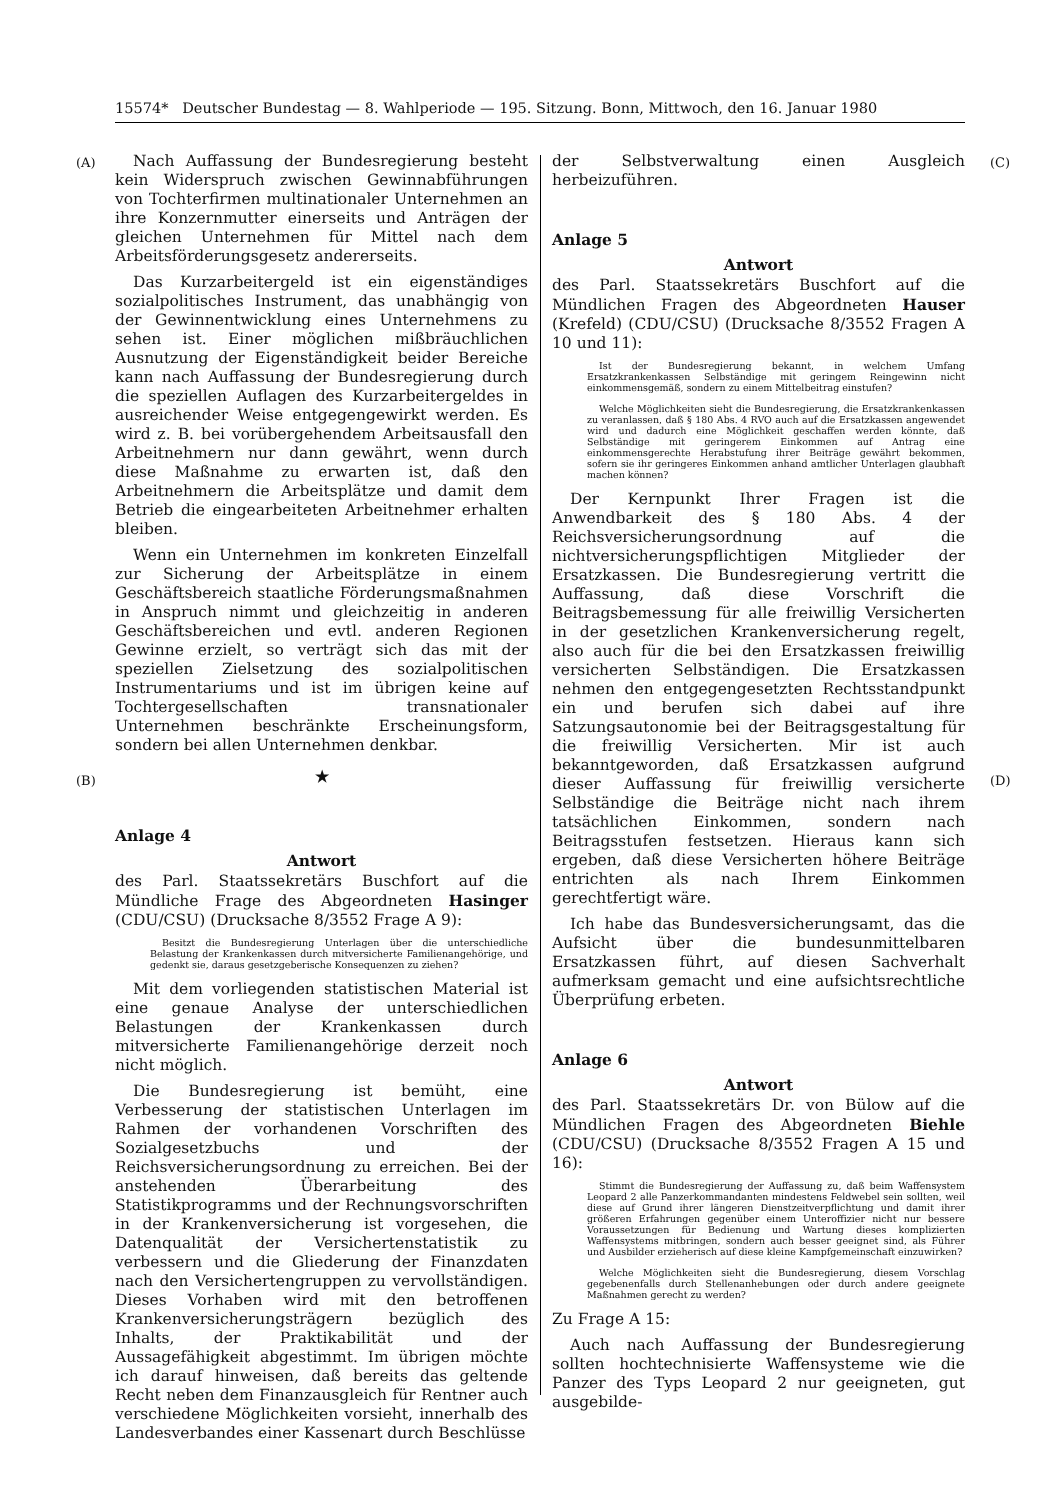15574* Deutscher Bundestag — 8. Wahlperiode — 195. Sitzung. Bonn, Mittwoch, den 16. Januar 1980
(A)
(B)
(C)
(D)
Nach Auffassung der Bundesregierung besteht kein Widerspruch zwischen Gewinnabführungen von Tochterfirmen multinationaler Unternehmen an ihre Konzernmutter einerseits und Anträgen der gleichen Unternehmen für Mittel nach dem Arbeitsförderungsgesetz andererseits.
Das Kurzarbeitergeld ist ein eigenständiges sozialpolitisches Instrument, das unabhängig von der Gewinnentwicklung eines Unternehmens zu sehen ist. Einer möglichen mißbräuchlichen Ausnutzung der Eigenständigkeit beider Bereiche kann nach Auffassung der Bundesregierung durch die speziellen Auflagen des Kurzarbeitergeldes in ausreichender Weise entgegengewirkt werden. Es wird z. B. bei vorübergehendem Arbeitsausfall den Arbeitnehmern nur dann gewährt, wenn durch diese Maßnahme zu erwarten ist, daß den Arbeitnehmern die Arbeitsplätze und damit dem Betrieb die eingearbeiteten Arbeitnehmer erhalten bleiben.
Wenn ein Unternehmen im konkreten Einzelfall zur Sicherung der Arbeitsplätze in einem Geschäftsbereich staatliche Förderungsmaßnahmen in Anspruch nimmt und gleichzeitig in anderen Geschäftsbereichen und evtl. anderen Regionen Gewinne erzielt, so verträgt sich das mit der speziellen Zielsetzung des sozialpolitischen Instrumentariums und ist im übrigen keine auf Tochtergesellschaften transnationaler Unternehmen beschränkte Erscheinungsform, sondern bei allen Unternehmen denkbar.
★
Anlage 4
Antwort
des Parl. Staatssekretärs Buschfort auf die Mündliche Frage des Abgeordneten Hasinger (CDU/CSU) (Drucksache 8/3552 Frage A 9):
Besitzt die Bundesregierung Unterlagen über die unterschiedliche Belastung der Krankenkassen durch mitversicherte Familienangehörige, und gedenkt sie, daraus gesetzgeberische Konsequenzen zu ziehen?
Mit dem vorliegenden statistischen Material ist eine genaue Analyse der unterschiedlichen Belastungen der Krankenkassen durch mitversicherte Familienangehörige derzeit noch nicht möglich.
Die Bundesregierung ist bemüht, eine Verbesserung der statistischen Unterlagen im Rahmen der vorhandenen Vorschriften des Sozialgesetzbuchs und der Reichsversicherungsordnung zu erreichen. Bei der anstehenden Überarbeitung des Statistikprogramms und der Rechnungsvorschriften in der Krankenversicherung ist vorgesehen, die Datenqualität der Versichertenstatistik zu verbessern und die Gliederung der Finanzdaten nach den Versichertengruppen zu vervollständigen. Dieses Vorhaben wird mit den betroffenen Krankenversicherungsträgern bezüglich des Inhalts, der Praktikabilität und der Aussagefähigkeit abgestimmt. Im übrigen möchte ich darauf hinweisen, daß bereits das geltende Recht neben dem Finanzausgleich für Rentner auch verschiedene Möglichkeiten vorsieht, innerhalb des Landesverbandes einer Kassenart durch Beschlüsse
der Selbstverwaltung einen Ausgleich herbeizuführen.
Anlage 5
Antwort
des Parl. Staatssekretärs Buschfort auf die Mündlichen Fragen des Abgeordneten Hauser (Krefeld) (CDU/CSU) (Drucksache 8/3552 Fragen A 10 und 11):
Ist der Bundesregierung bekannt, in welchem Umfang Ersatzkrankenkassen Selbständige mit geringem Reingewinn nicht einkommensgemäß, sondern zu einem Mittelbeitrag einstufen?
Welche Möglichkeiten sieht die Bundesregierung, die Ersatzkrankenkassen zu veranlassen, daß § 180 Abs. 4 RVO auch auf die Ersatzkassen angewendet wird und dadurch eine Möglichkeit geschaffen werden könnte, daß Selbständige mit geringerem Einkommen auf Antrag eine einkommensgerechte Herabstufung ihrer Beiträge gewährt bekommen, sofern sie ihr geringeres Einkommen anhand amtlicher Unterlagen glaubhaft machen können?
Der Kernpunkt Ihrer Fragen ist die Anwendbarkeit des § 180 Abs. 4 der Reichsversicherungsordnung auf die nichtversicherungspflichtigen Mitglieder der Ersatzkassen. Die Bundesregierung vertritt die Auffassung, daß diese Vorschrift die Beitragsbemessung für alle freiwillig Versicherten in der gesetzlichen Krankenversicherung regelt, also auch für die bei den Ersatzkassen freiwillig versicherten Selbständigen. Die Ersatzkassen nehmen den entgegengesetzten Rechtsstandpunkt ein und berufen sich dabei auf ihre Satzungsautonomie bei der Beitragsgestaltung für die freiwillig Versicherten. Mir ist auch bekanntgeworden, daß Ersatzkassen aufgrund dieser Auffassung für freiwillig versicherte Selbständige die Beiträge nicht nach ihrem tatsächlichen Einkommen, sondern nach Beitragsstufen festsetzen. Hieraus kann sich ergeben, daß diese Versicherten höhere Beiträge entrichten als nach Ihrem Einkommen gerechtfertigt wäre.
Ich habe das Bundesversicherungsamt, das die Aufsicht über die bundesunmittelbaren Ersatzkassen führt, auf diesen Sachverhalt aufmerksam gemacht und eine aufsichtsrechtliche Überprüfung erbeten.
Anlage 6
Antwort
des Parl. Staatssekretärs Dr. von Bülow auf die Mündlichen Fragen des Abgeordneten Biehle (CDU/CSU) (Drucksache 8/3552 Fragen A 15 und 16):
Stimmt die Bundesregierung der Auffassung zu, daß beim Waffensystem Leopard 2 alle Panzerkommandanten mindestens Feldwebel sein sollten, weil diese auf Grund ihrer längeren Dienstzeitverpflichtung und damit ihrer größeren Erfahrungen gegenüber einem Unteroffizier nicht nur bessere Voraussetzungen für Bedienung und Wartung dieses komplizierten Waffensystems mitbringen, sondern auch besser geeignet sind, als Führer und Ausbilder erzieherisch auf diese kleine Kampfgemeinschaft einzuwirken?
Welche Möglichkeiten sieht die Bundesregierung, diesem Vorschlag gegebenenfalls durch Stellenanhebungen oder durch andere geeignete Maßnahmen gerecht zu werden?
Zu Frage A 15:
Auch nach Auffassung der Bundesregierung sollten hochtechnisierte Waffensysteme wie die Panzer des Typs Leopard 2 nur geeigneten, gut ausgebilde-